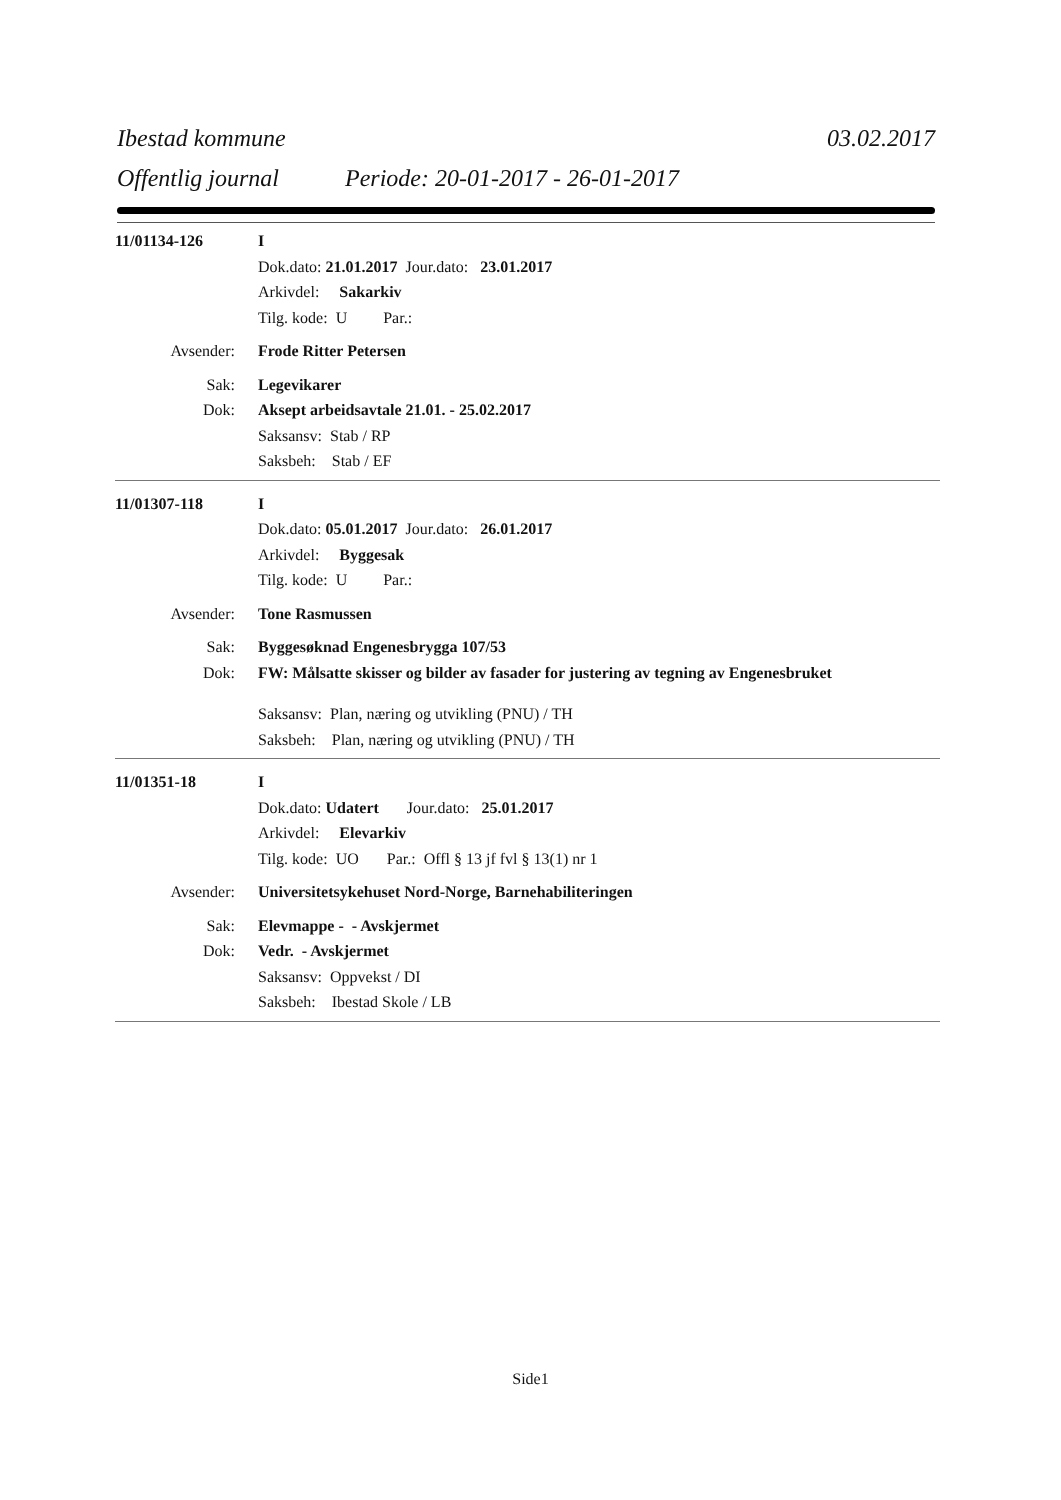Ibestad kommune 03.02.2017
Offentlig journal Periode: 20-01-2017 - 26-01-2017
11/01134-126 I
Dok.dato: 21.01.2017 Jour.dato: 23.01.2017
Arkivdel: Sakarkiv
Tilg. kode: U Par.:
Avsender: Frode Ritter Petersen
Sak: Legevikarer
Dok: Aksept arbeidsavtale 21.01. - 25.02.2017
Saksansv: Stab / RP
Saksbeh: Stab / EF
11/01307-118 I
Dok.dato: 05.01.2017 Jour.dato: 26.01.2017
Arkivdel: Byggesak
Tilg. kode: U Par.:
Avsender: Tone Rasmussen
Sak: Byggesøknad Engenesbrygga 107/53
Dok: FW: Målsatte skisser og bilder av fasader for justering av tegning av Engenesbruket
Saksansv: Plan, næring og utvikling (PNU) / TH
Saksbeh: Plan, næring og utvikling (PNU) / TH
11/01351-18 I
Dok.dato: Udatert Jour.dato: 25.01.2017
Arkivdel: Elevarkiv
Tilg. kode: UO Par.: Offl § 13 jf fvl § 13(1) nr 1
Avsender: Universitetsykehuset Nord-Norge, Barnehabiliteringen
Sak: Elevmappe - - Avskjermet
Dok: Vedr. - Avskjermet
Saksansv: Oppvekst / DI
Saksbeh: Ibestad Skole / LB
Side1